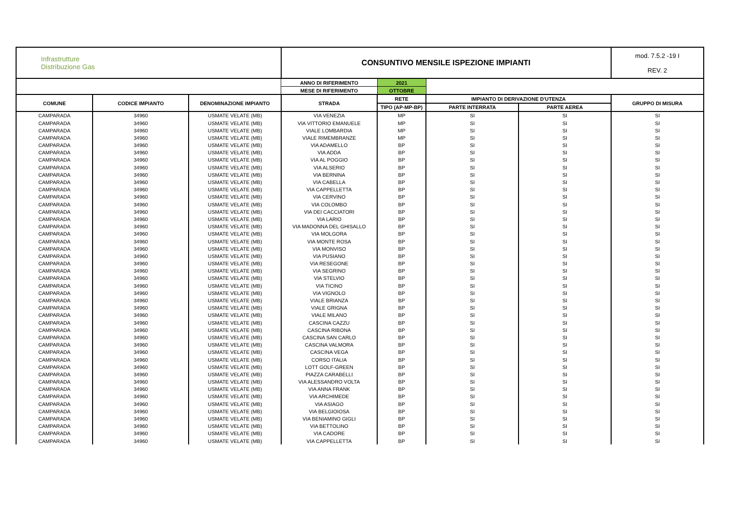| Infrastrutture Distribuzione Gas | | | CONSUNTIVO MENSILE ISPEZIONE IMPIANTI | | | | mod. 7.5.2 -19 I REV. 2 |
| | | | ANNO DI RIFERIMENTO | 2021 | | | |
| | | | MESE DI RIFERIMENTO | OTTOBRE | | | |
| COMUNE | CODICE IMPIANTO | DENOMINAZIONE IMPIANTO | STRADA | RETE | IMPIANTO DI DERIVAZIONE D'UTENZA | | GRUPPO DI MISURA |
| | | | | TIPO (AP-MP-BP) | PARTE INTERRATA | PARTE AEREA | |
| CAMPARADA | 34960 | USMATE VELATE (MB) | VIA VENEZIA | MP | SI | SI | SI |
| CAMPARADA | 34960 | USMATE VELATE (MB) | VIA VITTORIO EMANUELE | MP | SI | SI | SI |
| CAMPARADA | 34960 | USMATE VELATE (MB) | VIALE LOMBARDIA | MP | SI | SI | SI |
| CAMPARADA | 34960 | USMATE VELATE (MB) | VIALE RIMEMBRANZE | MP | SI | SI | SI |
| CAMPARADA | 34960 | USMATE VELATE (MB) | VIA ADAMELLO | BP | SI | SI | SI |
| CAMPARADA | 34960 | USMATE VELATE (MB) | VIA ADDA | BP | SI | SI | SI |
| CAMPARADA | 34960 | USMATE VELATE (MB) | VIA AL POGGIO | BP | SI | SI | SI |
| CAMPARADA | 34960 | USMATE VELATE (MB) | VIA ALSERIO | BP | SI | SI | SI |
| CAMPARADA | 34960 | USMATE VELATE (MB) | VIA BERNINA | BP | SI | SI | SI |
| CAMPARADA | 34960 | USMATE VELATE (MB) | VIA CABELLA | BP | SI | SI | SI |
| CAMPARADA | 34960 | USMATE VELATE (MB) | VIA CAPPELLETTA | BP | SI | SI | SI |
| CAMPARADA | 34960 | USMATE VELATE (MB) | VIA CERVINO | BP | SI | SI | SI |
| CAMPARADA | 34960 | USMATE VELATE (MB) | VIA COLOMBO | BP | SI | SI | SI |
| CAMPARADA | 34960 | USMATE VELATE (MB) | VIA DEI CACCIATORI | BP | SI | SI | SI |
| CAMPARADA | 34960 | USMATE VELATE (MB) | VIA LARIO | BP | SI | SI | SI |
| CAMPARADA | 34960 | USMATE VELATE (MB) | VIA MADONNA DEL GHISALLO | BP | SI | SI | SI |
| CAMPARADA | 34960 | USMATE VELATE (MB) | VIA MOLGORA | BP | SI | SI | SI |
| CAMPARADA | 34960 | USMATE VELATE (MB) | VIA MONTE ROSA | BP | SI | SI | SI |
| CAMPARADA | 34960 | USMATE VELATE (MB) | VIA MONVISO | BP | SI | SI | SI |
| CAMPARADA | 34960 | USMATE VELATE (MB) | VIA PUSIANO | BP | SI | SI | SI |
| CAMPARADA | 34960 | USMATE VELATE (MB) | VIA RESEGONE | BP | SI | SI | SI |
| CAMPARADA | 34960 | USMATE VELATE (MB) | VIA SEGRINO | BP | SI | SI | SI |
| CAMPARADA | 34960 | USMATE VELATE (MB) | VIA STELVIO | BP | SI | SI | SI |
| CAMPARADA | 34960 | USMATE VELATE (MB) | VIA TICINO | BP | SI | SI | SI |
| CAMPARADA | 34960 | USMATE VELATE (MB) | VIA VIGNOLO | BP | SI | SI | SI |
| CAMPARADA | 34960 | USMATE VELATE (MB) | VIALE BRIANZA | BP | SI | SI | SI |
| CAMPARADA | 34960 | USMATE VELATE (MB) | VIALE GRIGNA | BP | SI | SI | SI |
| CAMPARADA | 34960 | USMATE VELATE (MB) | VIALE MILANO | BP | SI | SI | SI |
| CAMPARADA | 34960 | USMATE VELATE (MB) | CASCINA CAZZU | BP | SI | SI | SI |
| CAMPARADA | 34960 | USMATE VELATE (MB) | CASCINA RIBONA | BP | SI | SI | SI |
| CAMPARADA | 34960 | USMATE VELATE (MB) | CASCINA SAN CARLO | BP | SI | SI | SI |
| CAMPARADA | 34960 | USMATE VELATE (MB) | CASCINA VALMORA | BP | SI | SI | SI |
| CAMPARADA | 34960 | USMATE VELATE (MB) | CASCINA VEGA | BP | SI | SI | SI |
| CAMPARADA | 34960 | USMATE VELATE (MB) | CORSO ITALIA | BP | SI | SI | SI |
| CAMPARADA | 34960 | USMATE VELATE (MB) | LOTT GOLF-GREEN | BP | SI | SI | SI |
| CAMPARADA | 34960 | USMATE VELATE (MB) | PIAZZA CARABELLI | BP | SI | SI | SI |
| CAMPARADA | 34960 | USMATE VELATE (MB) | VIA ALESSANDRO VOLTA | BP | SI | SI | SI |
| CAMPARADA | 34960 | USMATE VELATE (MB) | VIA ANNA FRANK | BP | SI | SI | SI |
| CAMPARADA | 34960 | USMATE VELATE (MB) | VIA ARCHIMEDE | BP | SI | SI | SI |
| CAMPARADA | 34960 | USMATE VELATE (MB) | VIA ASIAGO | BP | SI | SI | SI |
| CAMPARADA | 34960 | USMATE VELATE (MB) | VIA BELGIOIOSA | BP | SI | SI | SI |
| CAMPARADA | 34960 | USMATE VELATE (MB) | VIA BENIAMINO GIGLI | BP | SI | SI | SI |
| CAMPARADA | 34960 | USMATE VELATE (MB) | VIA BETTOLINO | BP | SI | SI | SI |
| CAMPARADA | 34960 | USMATE VELATE (MB) | VIA CADORE | BP | SI | SI | SI |
| CAMPARADA | 34960 | USMATE VELATE (MB) | VIA CAPPELLETTA | BP | SI | SI | SI |